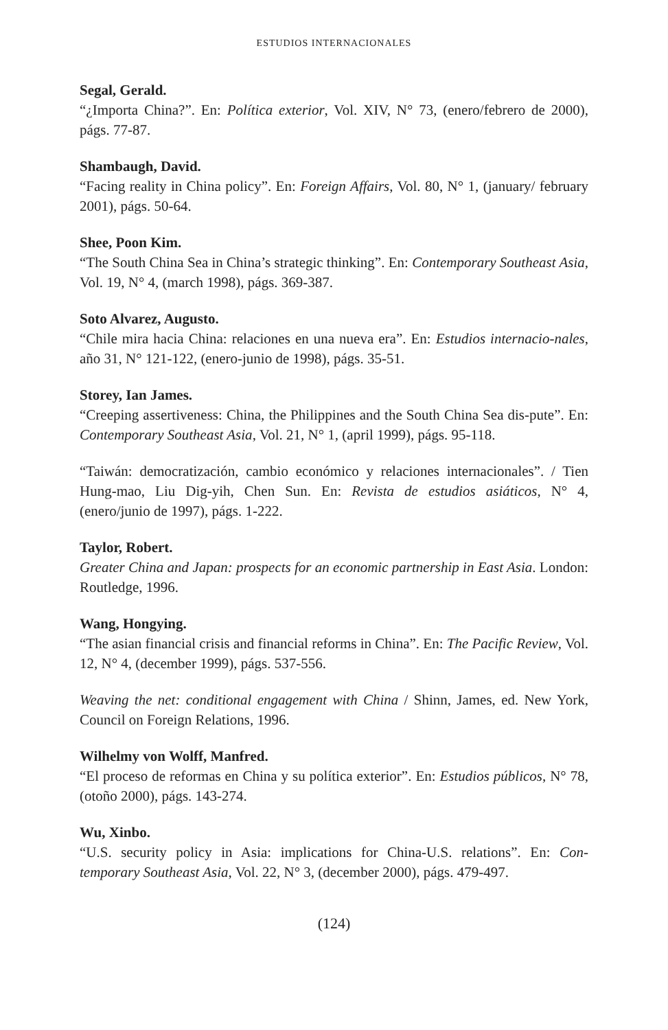ESTUDIOS INTERNACIONALES
Segal, Gerald.
“¿Importa China?”. En: Política exterior, Vol. XIV, N° 73, (enero/febrero de 2000), págs. 77-87.
Shambaugh, David.
“Facing reality in China policy”. En: Foreign Affairs, Vol. 80, N° 1, (january/ february 2001), págs. 50-64.
Shee, Poon Kim.
“The South China Sea in China’s strategic thinking”. En: Contemporary Southeast Asia, Vol. 19, N° 4, (march 1998), págs. 369-387.
Soto Alvarez, Augusto.
“Chile mira hacia China: relaciones en una nueva era”. En: Estudios internacio-nales, año 31, N° 121-122, (enero-junio de 1998), págs. 35-51.
Storey, Ian James.
“Creeping assertiveness: China, the Philippines and the South China Sea dis-pute”. En: Contemporary Southeast Asia, Vol. 21, N° 1, (april 1999), págs. 95-118.
“Taiwán: democratización, cambio económico y relaciones internacionales”. / Tien Hung-mao, Liu Dig-yih, Chen Sun. En: Revista de estudios asiáticos, N° 4, (enero/junio de 1997), págs. 1-222.
Taylor, Robert.
Greater China and Japan: prospects for an economic partnership in East Asia. London: Routledge, 1996.
Wang, Hongying.
“The asian financial crisis and financial reforms in China”. En: The Pacific Review, Vol. 12, N° 4, (december 1999), págs. 537-556.
Weaving the net: conditional engagement with China / Shinn, James, ed. New York, Council on Foreign Relations, 1996.
Wilhelmy von Wolff, Manfred.
“El proceso de reformas en China y su política exterior”. En: Estudios públicos, N° 78, (otoño 2000), págs. 143-274.
Wu, Xinbo.
“U.S. security policy in Asia: implications for China-U.S. relations”. En: Con-temporary Southeast Asia, Vol. 22, N° 3, (december 2000), págs. 479-497.
(124)